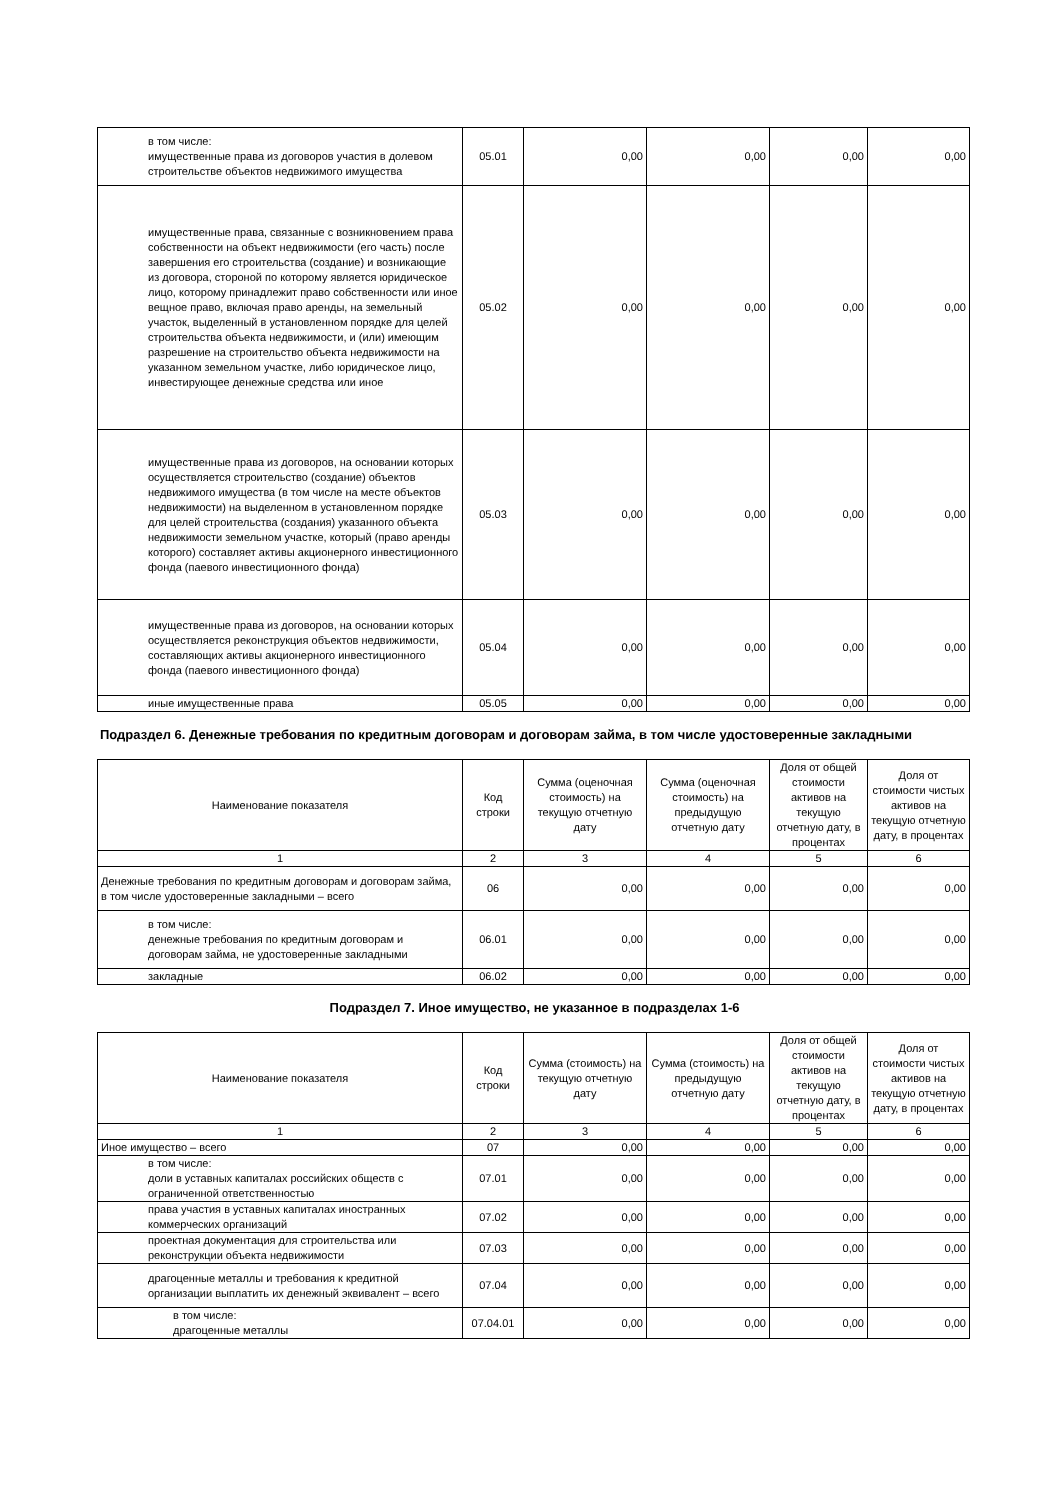| в том числе: имущественные права из договоров участия в долевом строительстве объектов недвижимого имущества | 05.01 | 0,00 | 0,00 | 0,00 | 0,00 |
| имущественные права, связанные с возникновением права собственности на объект недвижимости (его часть) после завершения его строительства (создание) и возникающие из договора, стороной по которому является юридическое лицо, которому принадлежит право собственности или иное вещное право, включая право аренды, на земельный участок, выделенный в установленном порядке для целей строительства объекта недвижимости, и (или) имеющим разрешение на строительство объекта недвижимости на указанном земельном участке, либо юридическое лицо, инвестирующее денежные средства или иное | 05.02 | 0,00 | 0,00 | 0,00 | 0,00 |
| имущественные права из договоров, на основании которых осуществляется строительство (создание) объектов недвижимого имущества (в том числе на месте объектов недвижимости) на выделенном в установленном порядке для целей строительства (создания) указанного объекта недвижимости земельном участке, который (право аренды которого) составляет активы акционерного инвестиционного фонда (паевого инвестиционного фонда) | 05.03 | 0,00 | 0,00 | 0,00 | 0,00 |
| имущественные права из договоров, на основании которых осуществляется реконструкция объектов недвижимости, составляющих активы акционерного инвестиционного фонда (паевого инвестиционного фонда) | 05.04 | 0,00 | 0,00 | 0,00 | 0,00 |
| иные имущественные права | 05.05 | 0,00 | 0,00 | 0,00 | 0,00 |
Подраздел 6. Денежные требования по кредитным договорам и договорам займа, в том числе удостоверенные закладными
| Наименование показателя | Код строки | Сумма (оценочная стоимость) на текущую отчетную дату | Сумма (оценочная стоимость) на предыдущую отчетную дату | Доля от общей стоимости активов на текущую отчетную дату, в процентах | Доля от стоимости чистых активов на текущую отчетную дату, в процентах |
| --- | --- | --- | --- | --- | --- |
| 1 | 2 | 3 | 4 | 5 | 6 |
| Денежные требования по кредитным договорам и договорам займа, в том числе удостоверенные закладными – всего | 06 | 0,00 | 0,00 | 0,00 | 0,00 |
| в том числе: денежные требования по кредитным договорам и договорам займа, не удостоверенные закладными | 06.01 | 0,00 | 0,00 | 0,00 | 0,00 |
| закладные | 06.02 | 0,00 | 0,00 | 0,00 | 0,00 |
Подраздел 7. Иное имущество, не указанное в подразделах 1-6
| Наименование показателя | Код строки | Сумма (стоимость) на текущую отчетную дату | Сумма (стоимость) на предыдущую отчетную дату | Доля от общей стоимости активов на текущую отчетную дату, в процентах | Доля от стоимости чистых активов на текущую отчетную дату, в процентах |
| --- | --- | --- | --- | --- | --- |
| 1 | 2 | 3 | 4 | 5 | 6 |
| Иное имущество – всего | 07 | 0,00 | 0,00 | 0,00 | 0,00 |
| в том числе: доли в уставных капиталах российских обществ с ограниченной ответственностью | 07.01 | 0,00 | 0,00 | 0,00 | 0,00 |
| права участия в уставных капиталах иностранных коммерческих организаций | 07.02 | 0,00 | 0,00 | 0,00 | 0,00 |
| проектная документация для строительства или реконструкции объекта недвижимости | 07.03 | 0,00 | 0,00 | 0,00 | 0,00 |
| драгоценные металлы и требования к кредитной организации выплатить их денежный эквивалент – всего | 07.04 | 0,00 | 0,00 | 0,00 | 0,00 |
| в том числе: драгоценные металлы | 07.04.01 | 0,00 | 0,00 | 0,00 | 0,00 |